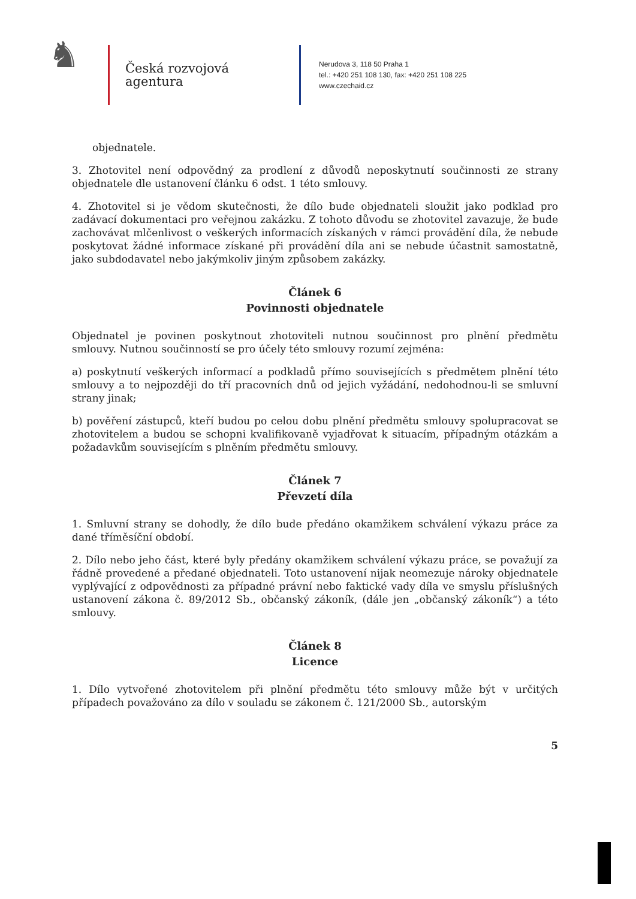♞
Česká rozvojová agentura
Nerudova 3, 118 50 Praha 1
tel.: +420 251 108 130, fax: +420 251 108 225
www.czechaid.cz
objednatele.
3. Zhotovitel není odpovědný za prodlení z důvodů neposkytnutí součinnosti ze strany objednatele dle ustanovení článku 6 odst. 1 této smlouvy.
4. Zhotovitel si je vědom skutečnosti, že dílo bude objednateli sloužit jako podklad pro zadávací dokumentaci pro veřejnou zakázku. Z tohoto důvodu se zhotovitel zavazuje, že bude zachovávat mlčenlivost o veškerých informacích získaných v rámci provádění díla, že nebude poskytovat žádné informace získané při provádění díla ani se nebude účastnit samostatně, jako subdodavatel nebo jakýmkoliv jiným způsobem zakázky.
Článek 6
Povinnosti objednatele
Objednatel je povinen poskytnout zhotoviteli nutnou součinnost pro plnění předmětu smlouvy. Nutnou součinností se pro účely této smlouvy rozumí zejména:
a) poskytnutí veškerých informací a podkladů přímo souvisejících s předmětem plnění této smlouvy a to nejpozději do tří pracovních dnů od jejich vyžádání, nedohodnou-li se smluvní strany jinak;
b) pověření zástupců, kteří budou po celou dobu plnění předmětu smlouvy spolupracovat se zhotovitelem a budou se schopni kvalifikovaně vyjadřovat k situacím, případným otázkám a požadavkům souvisejícím s plněním předmětu smlouvy.
Článek 7
Převzetí díla
1. Smluvní strany se dohodly, že dílo bude předáno okamžikem schválení výkazu práce za dané tříměsíční období.
2. Dílo nebo jeho část, které byly předány okamžikem schválení výkazu práce, se považují za řádně provedené a předané objednateli. Toto ustanovení nijak neomezuje nároky objednatele vyplývající z odpovědnosti za případné právní nebo faktické vady díla ve smyslu příslušných ustanovení zákona č. 89/2012 Sb., občanský zákoník, (dále jen „občanský zákoník“) a této smlouvy.
Článek 8
Licence
1. Dílo vytvořené zhotovitelem při plnění předmětu této smlouvy může být v určitých případech považováno za dílo v souladu se zákonem č. 121/2000 Sb., autorským
5